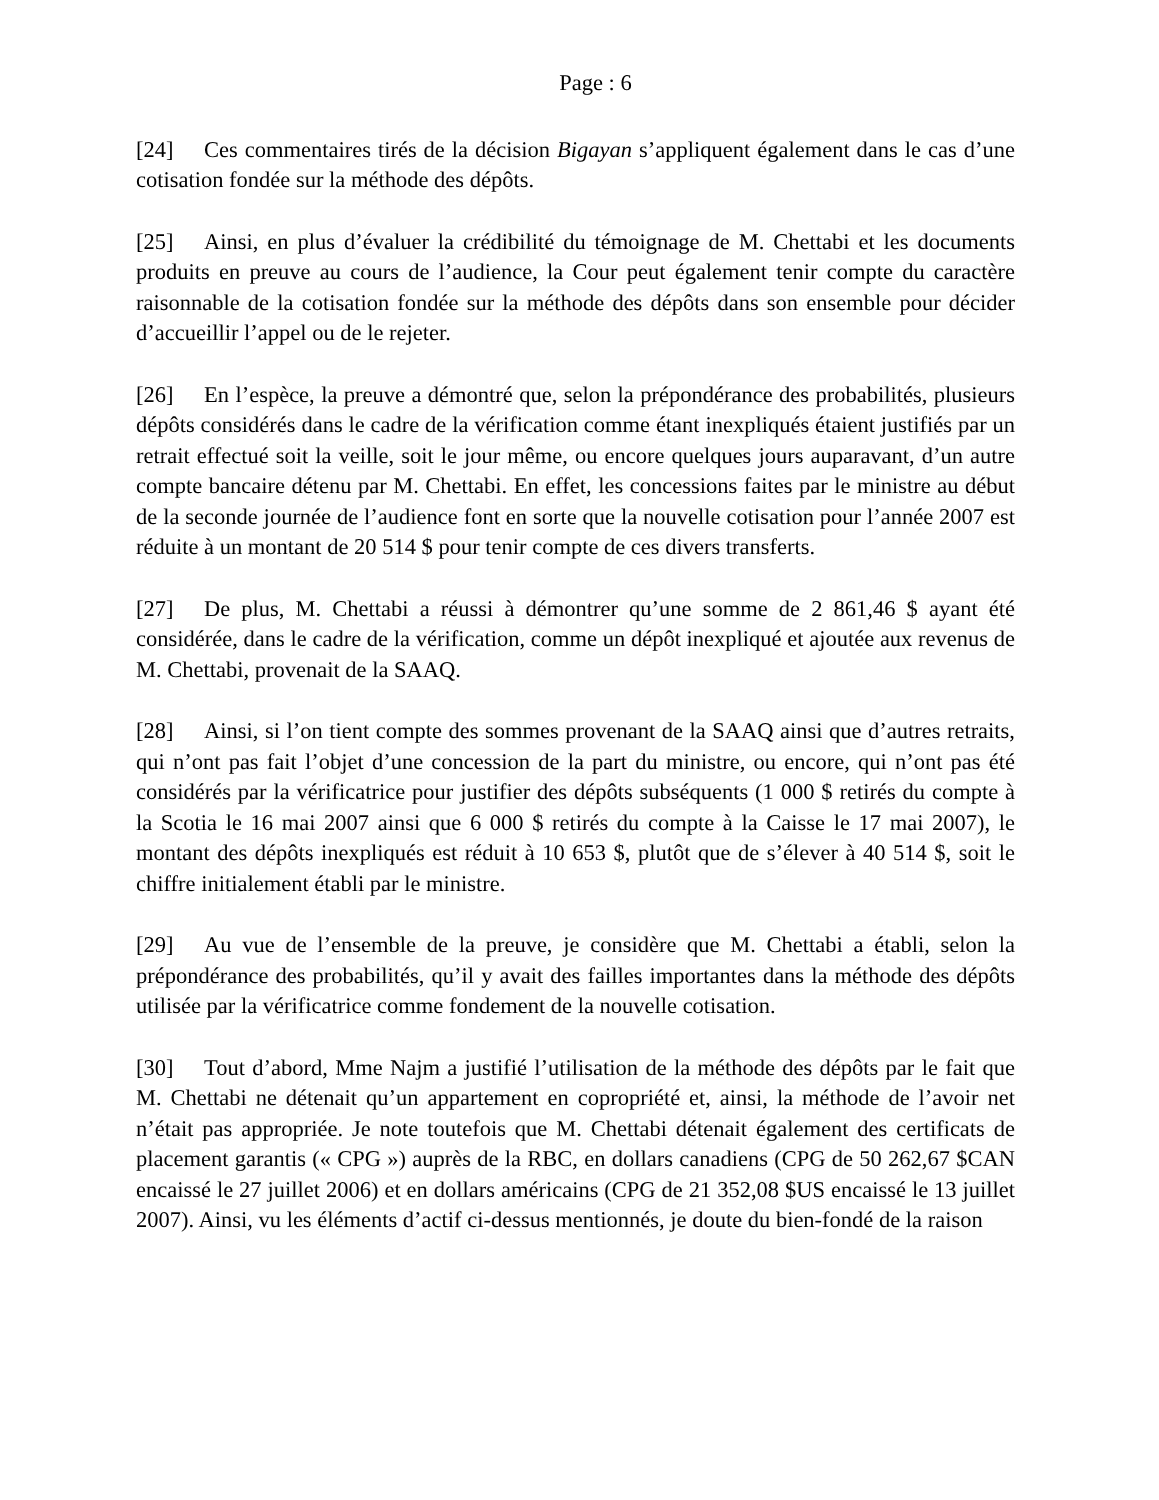Page : 6
[24] Ces commentaires tirés de la décision Bigayan s’appliquent également dans le cas d’une cotisation fondée sur la méthode des dépôts.
[25] Ainsi, en plus d’évaluer la crédibilité du témoignage de M. Chettabi et les documents produits en preuve au cours de l’audience, la Cour peut également tenir compte du caractère raisonnable de la cotisation fondée sur la méthode des dépôts dans son ensemble pour décider d’accueillir l’appel ou de le rejeter.
[26] En l’espèce, la preuve a démontré que, selon la prépondérance des probabilités, plusieurs dépôts considérés dans le cadre de la vérification comme étant inexpliqués étaient justifiés par un retrait effectué soit la veille, soit le jour même, ou encore quelques jours auparavant, d’un autre compte bancaire détenu par M. Chettabi. En effet, les concessions faites par le ministre au début de la seconde journée de l’audience font en sorte que la nouvelle cotisation pour l’année 2007 est réduite à un montant de 20 514 $ pour tenir compte de ces divers transferts.
[27] De plus, M. Chettabi a réussi à démontrer qu’une somme de 2 861,46 $ ayant été considérée, dans le cadre de la vérification, comme un dépôt inexpliqué et ajoutée aux revenus de M. Chettabi, provenait de la SAAQ.
[28] Ainsi, si l’on tient compte des sommes provenant de la SAAQ ainsi que d’autres retraits, qui n’ont pas fait l’objet d’une concession de la part du ministre, ou encore, qui n’ont pas été considérés par la vérificatrice pour justifier des dépôts subséquents (1 000 $ retirés du compte à la Scotia le 16 mai 2007 ainsi que 6 000 $ retirés du compte à la Caisse le 17 mai 2007), le montant des dépôts inexpliqués est réduit à 10 653 $, plutôt que de s’élever à 40 514 $, soit le chiffre initialement établi par le ministre.
[29] Au vue de l’ensemble de la preuve, je considère que M. Chettabi a établi, selon la prépondérance des probabilités, qu’il y avait des failles importantes dans la méthode des dépôts utilisée par la vérificatrice comme fondement de la nouvelle cotisation.
[30] Tout d’abord, Mme Najm a justifié l’utilisation de la méthode des dépôts par le fait que M. Chettabi ne détenait qu’un appartement en copropriété et, ainsi, la méthode de l’avoir net n’était pas appropriée. Je note toutefois que M. Chettabi détenait également des certificats de placement garantis (« CPG ») auprès de la RBC, en dollars canadiens (CPG de 50 262,67 $CAN encaissé le 27 juillet 2006) et en dollars américains (CPG de 21 352,08 $US encaissé le 13 juillet 2007). Ainsi, vu les éléments d’actif ci-dessus mentionnés, je doute du bien-fondé de la raison